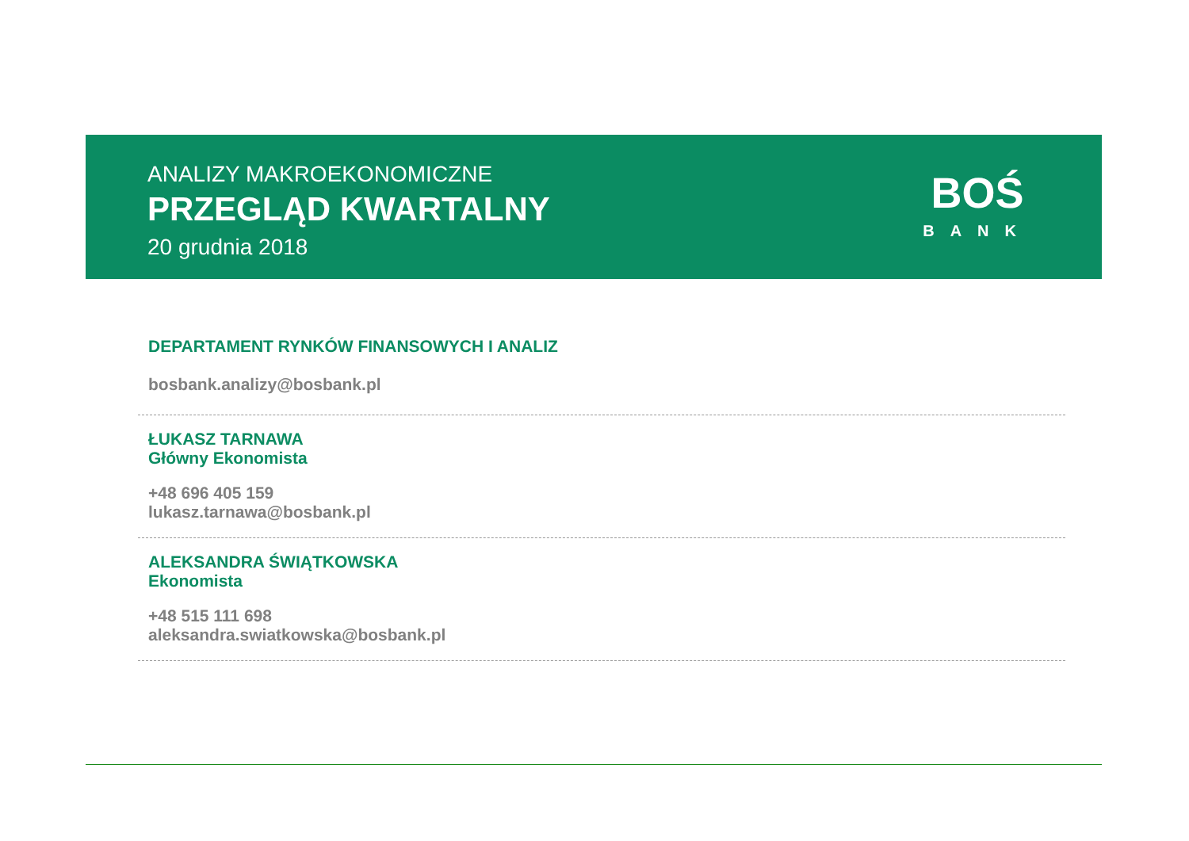ANALIZY MAKROEKONOMICZNE
PRZEGLĄD KWARTALNY
20 grudnia 2018
BOŚ
BANK
DEPARTAMENT RYNKÓW FINANSOWYCH I ANALIZ
bosbank.analizy@bosbank.pl
ŁUKASZ TARNAWA
Główny Ekonomista
+48 696 405 159
lukasz.tarnawa@bosbank.pl
ALEKSANDRA ŚWIĄTKOWSKA
Ekonomista
+48 515 111 698
aleksandra.swiatkowska@bosbank.pl